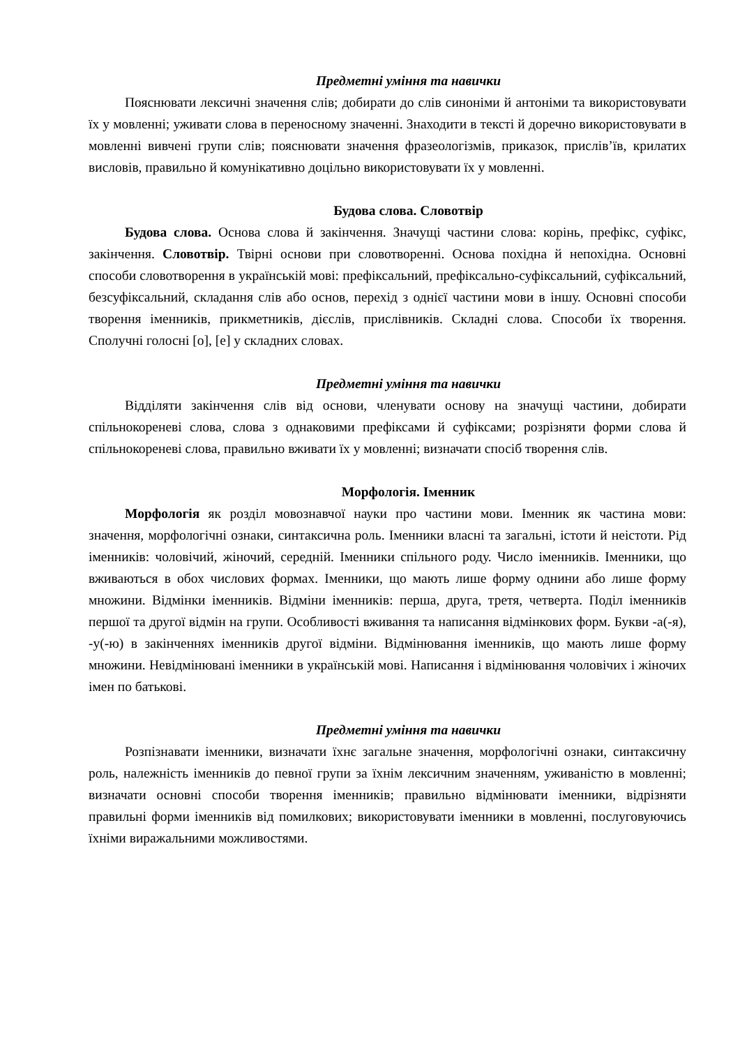Предметні уміння та навички
Пояснювати лексичні значення слів; добирати до слів синоніми й антоніми та використовувати їх у мовленні; уживати слова в переносному значенні. Знаходити в тексті й доречно використовувати в мовленні вивчені групи слів; пояснювати значення фразеологізмів, приказок, прислів’їв, крилатих висловів, правильно й комунікативно доцільно використовувати їх у мовленні.
Будова слова. Словотвір
Будова слова. Основа слова й закінчення. Значущі частини слова: корінь, префікс, суфікс, закінчення. Словотвір. Твірні основи при словотворенні. Основа похідна й непохідна. Основні способи словотворення в українській мові: префіксальний, префіксально-суфіксальний, суфіксальний, безсуфіксальний, складання слів або основ, перехід з однієї частини мови в іншу. Основні способи творення іменників, прикметників, дієслів, прислівників. Складні слова. Способи їх творення. Сполучні голосні [о], [е] у складних словах.
Предметні уміння та навички
Відділяти закінчення слів від основи, членувати основу на значущі частини, добирати спільнокореневі слова, слова з однаковими префіксами й суфіксами; розрізняти форми слова й спільнокореневі слова, правильно вживати їх у мовленні; визначати спосіб творення слів.
Морфологія. Іменник
Морфологія як розділ мовознавчої науки про частини мови. Іменник як частина мови: значення, морфологічні ознаки, синтаксична роль. Іменники власні та загальні, істоти й неістоти. Рід іменників: чоловічий, жіночий, середній. Іменники спільного роду. Число іменників. Іменники, що вживаються в обох числових формах. Іменники, що мають лише форму однини або лише форму множини. Відмінки іменників. Відміни іменників: перша, друга, третя, четверта. Поділ іменників першої та другої відмін на групи. Особливості вживання та написання відмінкових форм. Букви -а(-я), -у(-ю) в закінченнях іменників другої відміни. Відмінювання іменників, що мають лише форму множини. Невідмінювані іменники в українській мові. Написання і відмінювання чоловічих і жіночих імен по батькові.
Предметні уміння та навички
Розпізнавати іменники, визначати їхнє загальне значення, морфологічні ознаки, синтаксичну роль, належність іменників до певної групи за їхнім лексичним значенням, уживаністю в мовленні; визначати основні способи творення іменників; правильно відмінювати іменники, відрізняти правильні форми іменників від помилкових; використовувати іменники в мовленні, послуговуючись їхніми виражальними можливостями.